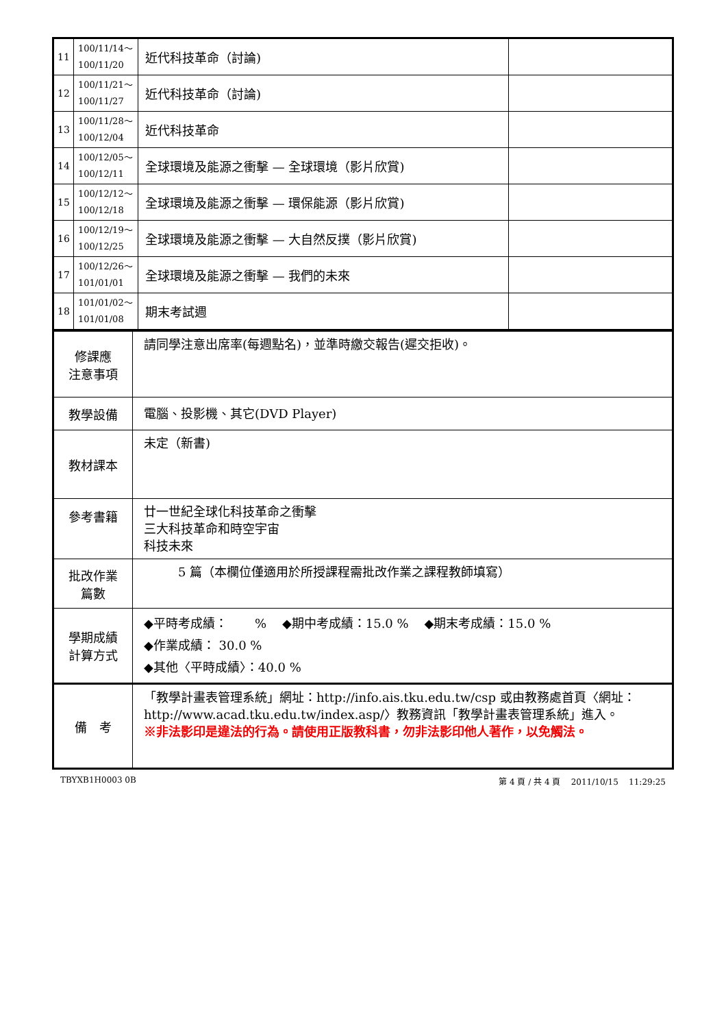| 11 | 100/11/14～ 100/11/20 | 近代科技革命（討論) | |
| 12 | 100/11/21～ 100/11/27 | 近代科技革命（討論) | |
| 13 | 100/11/28～ 100/12/04 | 近代科技革命 | |
| 14 | 100/12/05～ 100/12/11 | 全球環境及能源之衝擊 — 全球環境（影片欣賞) | |
| 15 | 100/12/12～ 100/12/18 | 全球環境及能源之衝擊 — 環保能源（影片欣賞) | |
| 16 | 100/12/19～ 100/12/25 | 全球環境及能源之衝擊 — 大自然反撲（影片欣賞) | |
| 17 | 100/12/26～ 101/01/01 | 全球環境及能源之衝擊 — 我們的未來 | |
| 18 | 101/01/02～ 101/01/08 | 期末考試週 | |
| 修課應 注意事項 | 請同學注意出席率(每週點名)，並準時繳交報告(遲交拒收)。 |
| 教學設備 | 電腦、投影機、其它(DVD Player) |
| 教材課本 | 未定（新書) |
| 參考書籍 | 廿一世紀全球化科技革命之衝擊 三大科技革命和時空宇宙 科技未來 |
| 批改作業 篇數 | 5 篇（本欄位僅適用於所授課程需批改作業之課程教師填寫） |
| 學期成績 計算方式 | ◆平時考成績： % ◆期中考成績：15.0 % ◆期末考成績：15.0 % ◆作業成績： 30.0 % ◆其他〈平時成績〉：40.0 % |
| 備 考 | 「教學計畫表管理系統」網址： http://info.ais.tku.edu.tw/csp 或由教務處首頁〈網址： http://www.acad.tku.edu.tw/index.asp/ 〉教務資訊「教學計畫表管理系統」進入。 ※非法影印是違法的行為。請使用正版教科書，勿非法影印他人著作，以免觸法。 |
TBYXB1H0003 0B 第 4 頁 / 共 4 頁 2011/10/15 11:29:25